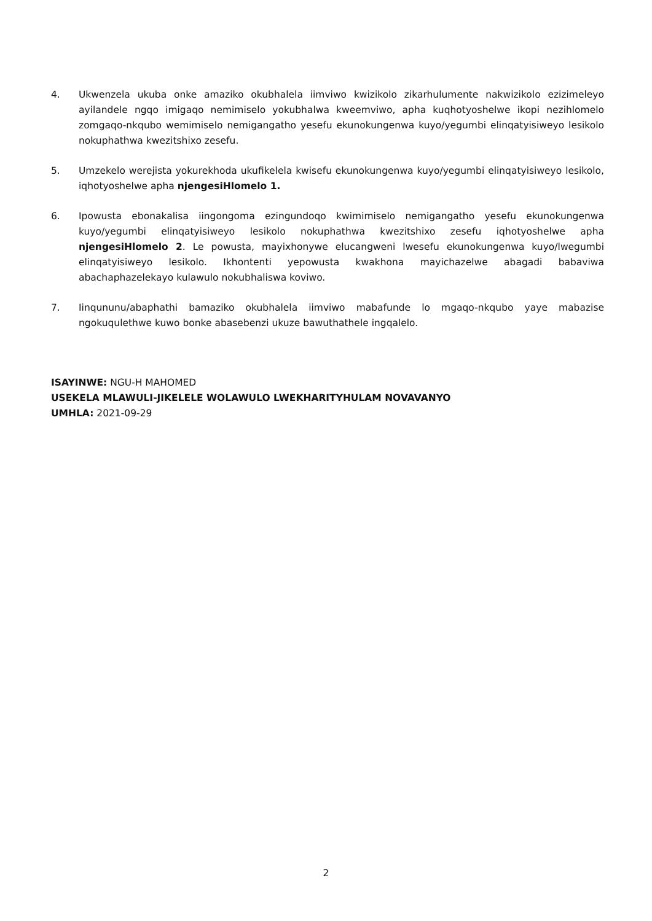4. Ukwenzela ukuba onke amaziko okubhalela iimviwo kwizikolo zikarhulumente nakwizikolo ezizimeleyo ayilandele ngqo imigaqo nemimiselo yokubhalwa kweemviwo, apha kuqhotyoshelwe ikopi nezihlomelo zomgaqo-nkqubo wemimiselo nemigangatho yesefu ekunokungenwa kuyo/yegumbi elinqatyisiweyo lesikolo nokuphathwa kwezitshixo zesefu.
5. Umzekelo werejista yokurekhoda ukufikelela kwisefu ekunokungenwa kuyo/yegumbi elinqatyisiweyo lesikolo, iqhotyoshelwe apha njengesiHlomelo 1.
6. Ipowusta ebonakalisa iingongoma ezingundoqo kwimimiselo nemigangatho yesefu ekunokungenwa kuyo/yegumbi elinqatyisiweyo lesikolo nokuphathwa kwezitshixo zesefu iqhotyoshelwe apha njengesiHlomelo 2. Le powusta, mayixhonywe elucangweni lwesefu ekunokungenwa kuyo/lwegumbi elinqatyisiweyo lesikolo. Ikhontenti yepowusta kwakhona mayichazelwe abagadi babaviwa abachaphazelekayo kulawulo nokubhaliswa koviwo.
7. Iinqununu/abaphathi bamaziko okubhalela iimviwo mabafunde lo mgaqo-nkqubo yaye mabazise ngokuqulethwe kuwo bonke abasebenzi ukuze bawuthathele ingqalelo.
ISAYINWE: NGU-H MAHOMED
USEKELA MLAWULI-JIKELELE WOLAWULO LWEKHARITYHULAM NOVAVANYO
UMHLA: 2021-09-29
2